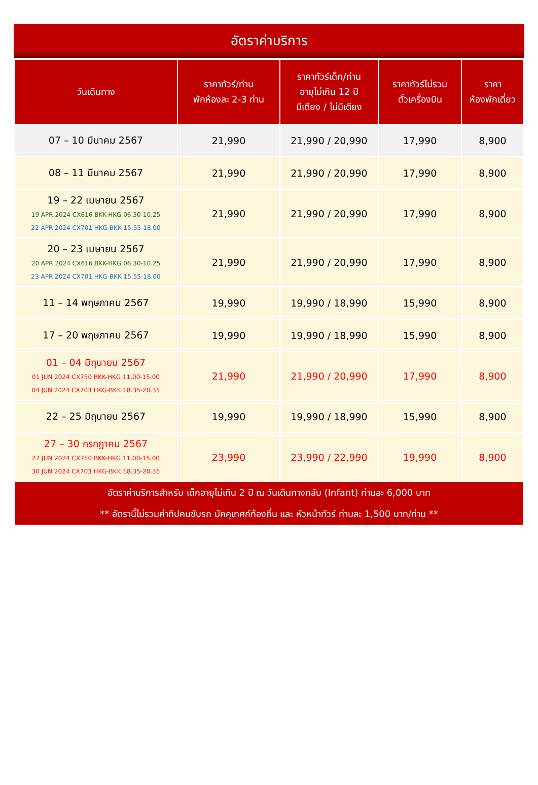อัตราค่าบริการ
| วันเดินทาง | ราคาทัวร์/ท่าน พักห้องละ 2-3 ท่าน | ราคาทัวร์เด็ก/ท่าน อายุไม่เกิน 12 ปี มีเตียง / ไม่มีเตียง | ราคาทัวร์ไม่รวม ตั๋วเครื่องบิน | ราคา ห้องพักเดี่ยว |
| --- | --- | --- | --- | --- |
| 07 – 10 มีนาคม 2567 | 21,990 | 21,990 / 20,990 | 17,990 | 8,900 |
| 08 – 11 มีนาคม 2567 | 21,990 | 21,990 / 20,990 | 17,990 | 8,900 |
| 19 – 22 เมษายน 2567 19 APR 2024 CX616 BKK-HKG 06.30-10.25 22 APR 2024 CX701 HKG-BKK 15.55-18.00 | 21,990 | 21,990 / 20,990 | 17,990 | 8,900 |
| 20 – 23 เมษายน 2567 20 APR 2024 CX616 BKK-HKG 06.30-10.25 23 APR 2024 CX701 HKG-BKK 15.55-18.00 | 21,990 | 21,990 / 20,990 | 17,990 | 8,900 |
| 11 – 14 พฤษภาคม 2567 | 19,990 | 19,990 / 18,990 | 15,990 | 8,900 |
| 17 – 20 พฤษภาคม 2567 | 19,990 | 19,990 / 18,990 | 15,990 | 8,900 |
| 01 – 04 มิถุนายน 2567 01 JUN 2024 CX750 BKK-HKG 11.00-15.00 04 JUN 2024 CX703 HKG-BKK 18.35-20.35 | 21,990 | 21,990 / 20,990 | 17,990 | 8,900 |
| 22 – 25 มิถุนายน 2567 | 19,990 | 19,990 / 18,990 | 15,990 | 8,900 |
| 27 – 30 กรกฎาคม 2567 27 JUN 2024 CX750 BKK-HKG 11.00-15.00 30 JUN 2024 CX703 HKG-BKK 18.35-20.35 | 23,990 | 23,990 / 22,990 | 19,990 | 8,900 |
| อัตราค่าบริการสำหรับ เด็กอายุไม่เกิน 2 ปี ณ วันเดินทางกลับ (Infant) ท่านละ 6,000 บาท ** อัตรานี้ไม่รวมค่าทิปคนขับรถ มัคคุเทศก์ท้องถิ่น และ หัวหน้าทัวร์ ท่านละ 1,500 บาท/ท่าน ** | | | | |